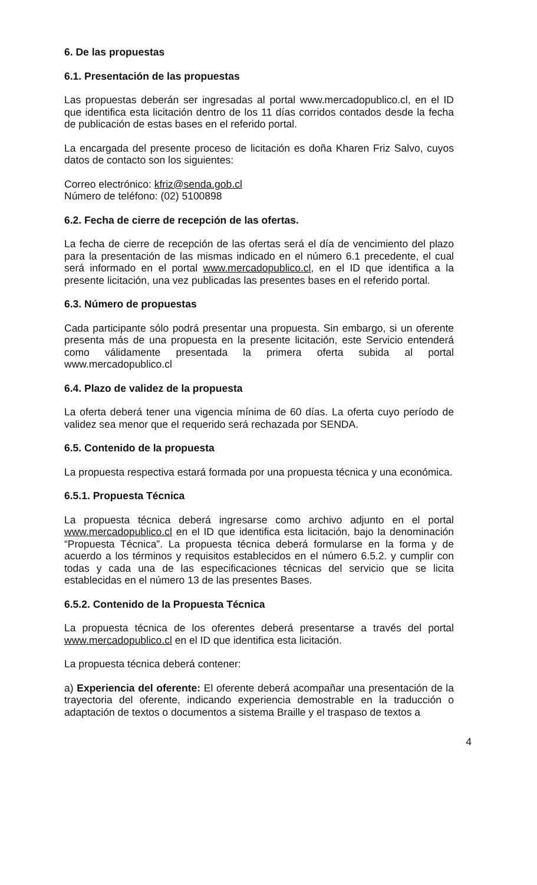6. De las propuestas
6.1. Presentación de las propuestas
Las propuestas deberán ser ingresadas al portal www.mercadopublico.cl, en el ID que identifica esta licitación dentro de los 11 días corridos contados desde la fecha de publicación de estas bases en el referido portal.
La encargada del presente proceso de licitación es doña Kharen Friz Salvo, cuyos datos de contacto son los siguientes:
Correo electrónico: kfriz@senda.gob.cl
Número de teléfono: (02) 5100898
6.2. Fecha de cierre de recepción de las ofertas.
La fecha de cierre de recepción de las ofertas será el día de vencimiento del plazo para la presentación de las mismas indicado en el número 6.1 precedente, el cual será informado en el portal www.mercadopublico.cl, en el ID que identifica a la presente licitación, una vez publicadas las presentes bases en el referido portal.
6.3. Número de propuestas
Cada participante sólo podrá presentar una propuesta. Sin embargo, si un oferente presenta más de una propuesta en la presente licitación, este Servicio entenderá como válidamente presentada la primera oferta subida al portal www.mercadopublico.cl
6.4. Plazo de validez de la propuesta
La oferta deberá tener una vigencia mínima de 60 días. La oferta cuyo período de validez sea menor que el requerido será rechazada por SENDA.
6.5. Contenido de la propuesta
La propuesta respectiva estará formada por una propuesta técnica y una económica.
6.5.1. Propuesta Técnica
La propuesta técnica deberá ingresarse como archivo adjunto en el portal www.mercadopublico.cl en el ID que identifica esta licitación, bajo la denominación “Propuesta Técnica”. La propuesta técnica deberá formularse en la forma y de acuerdo a los términos y requisitos establecidos en el número 6.5.2. y cumplir con todas y cada una de las especificaciones técnicas del servicio que se licita establecidas en el número 13 de las presentes Bases.
6.5.2. Contenido de la Propuesta Técnica
La propuesta técnica de los oferentes deberá presentarse a través del portal www.mercadopublico.cl en el ID que identifica esta licitación.
La propuesta técnica deberá contener:
a) Experiencia del oferente: El oferente deberá acompañar una presentación de la trayectoria del oferente, indicando experiencia demostrable en la traducción o adaptación de textos o documentos a sistema Braille y el traspaso de textos a
4